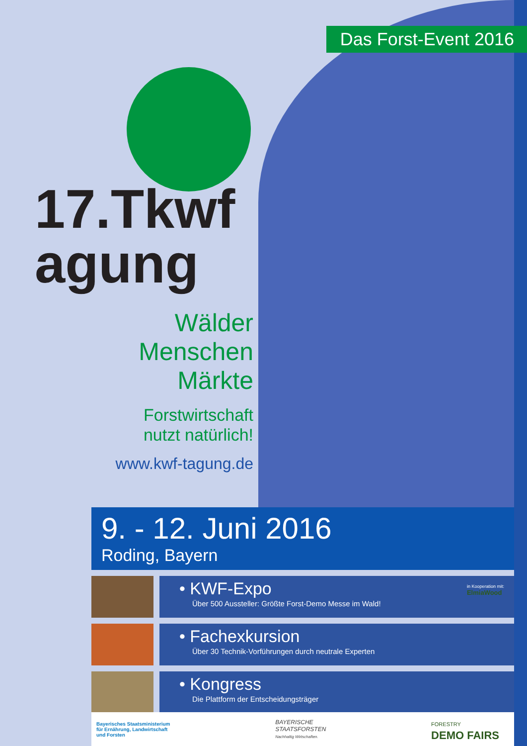Das Forst-Event 2016
17.Tkwf agung
Wälder
Menschen
Märkte
Forstwirtschaft
nutzt natürlich!
www.kwf-tagung.de
9. - 12. Juni 2016
Roding, Bayern
• KWF-Expo
Über 500 Aussteller: Größte Forst-Demo Messe im Wald!
in Kooperation mit:
ElmiaWood
• Fachexkursion
Über 30 Technik-Vorführungen durch neutrale Experten
• Kongress
Die Plattform der Entscheidungsträger
Bayerisches Staatsministerium
für Ernährung, Landwirtschaft
und Forsten
BAYERISCHE
STAATSFORSTEN
Nachhaltig Wirtschaften.
FORESTRY
DEMO FAIRS